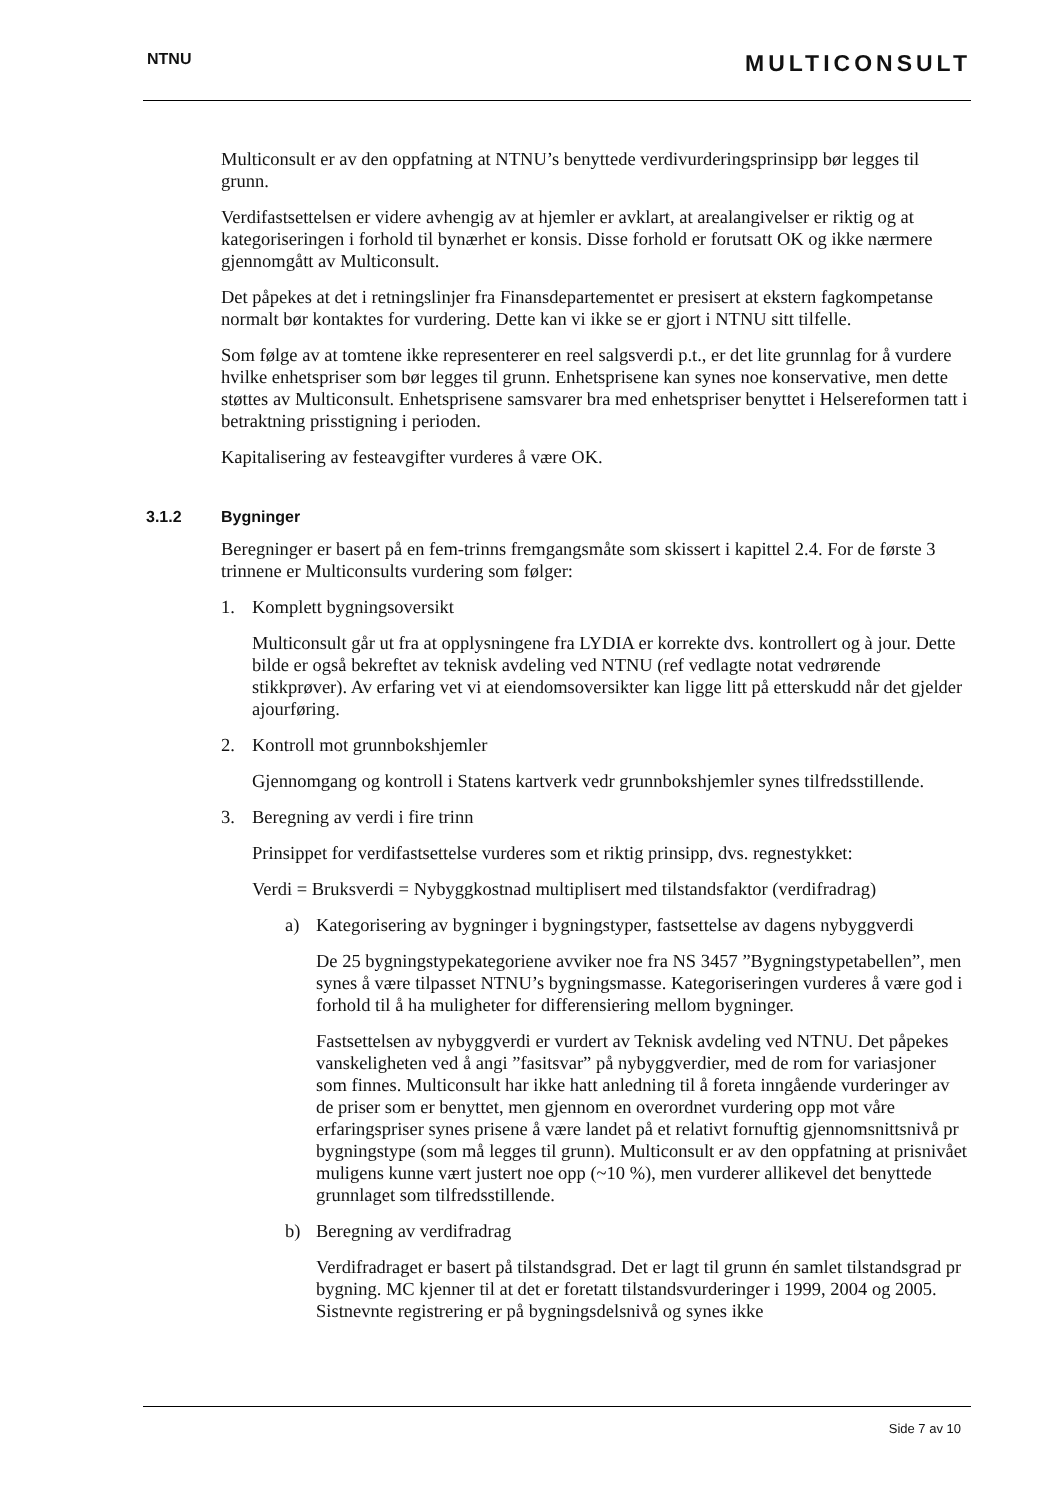NTNU
MULTICONSULT
Multiconsult er av den oppfatning at NTNU’s benyttede verdivurderingsprinsipp bør legges til grunn.
Verdifastsettelsen er videre avhengig av at hjemler er avklart, at arealangivelser er riktig og at kategoriseringen i forhold til bynærhet er konsis. Disse forhold er forutsatt OK og ikke nærmere gjennomgått av Multiconsult.
Det påpekes at det i retningslinjer fra Finansdepartementet er presisert at ekstern fagkompetanse normalt bør kontaktes for vurdering. Dette kan vi ikke se er gjort i NTNU sitt tilfelle.
Som følge av at tomtene ikke representerer en reel salgsverdi p.t., er det lite grunnlag for å vurdere hvilke enhetspriser som bør legges til grunn. Enhetsprisene kan synes noe konservative, men dette støttes av Multiconsult. Enhetsprisene samsvarer bra med enhetspriser benyttet i Helsereformen tatt i betraktning prisstigning i perioden.
Kapitalisering av festeavgifter vurderes å være OK.
3.1.2 Bygninger
Beregninger er basert på en fem-trinns fremgangsmåte som skissert i kapittel 2.4. For de første 3 trinnene er Multiconsults vurdering som følger:
1. Komplett bygningsoversikt
Multiconsult går ut fra at opplysningene fra LYDIA er korrekte dvs. kontrollert og à jour. Dette bilde er også bekreftet av teknisk avdeling ved NTNU (ref vedlagte notat vedrørende stikkprøver). Av erfaring vet vi at eiendomsoversikter kan ligge litt på etterskudd når det gjelder ajourføring.
2. Kontroll mot grunnbokshjemler
Gjennomgang og kontroll i Statens kartverk vedr grunnbokshjemler synes tilfredsstillende.
3. Beregning av verdi i fire trinn
Prinsippet for verdifastsettelse vurderes som et riktig prinsipp, dvs. regnestykket:
Verdi = Bruksverdi = Nybyggkostnad multiplisert med tilstandsfaktor (verdifradrag)
a) Kategorisering av bygninger i bygningstyper, fastsettelse av dagens nybyggverdi
De 25 bygningstypekategoriene avviker noe fra NS 3457 ”Bygningstypetabellen”, men synes å være tilpasset NTNU’s bygningsmasse. Kategoriseringen vurderes å være god i forhold til å ha muligheter for differensiering mellom bygninger.
Fastsettelsen av nybyggverdi er vurdert av Teknisk avdeling ved NTNU. Det påpekes vanskeligheten ved å angi ”fasitsvar” på nybyggverdier, med de rom for variasjoner som finnes. Multiconsult har ikke hatt anledning til å foreta inngående vurderinger av de priser som er benyttet, men gjennom en overordnet vurdering opp mot våre erfaringspriser synes prisene å være landet på et relativt fornuftig gjennomsnittsnivå pr bygningstype (som må legges til grunn). Multiconsult er av den oppfatning at prisnivået muligens kunne vært justert noe opp (~10 %), men vurderer allikevel det benyttede grunnlaget som tilfredsstillende.
b) Beregning av verdifradrag
Verdifradraget er basert på tilstandsgrad. Det er lagt til grunn én samlet tilstandsgrad pr bygning. MC kjenner til at det er foretatt tilstandsvurderinger i 1999, 2004 og 2005. Sistnevnte registrering er på bygningsdelsnivå og synes ikke
Side 7 av 10